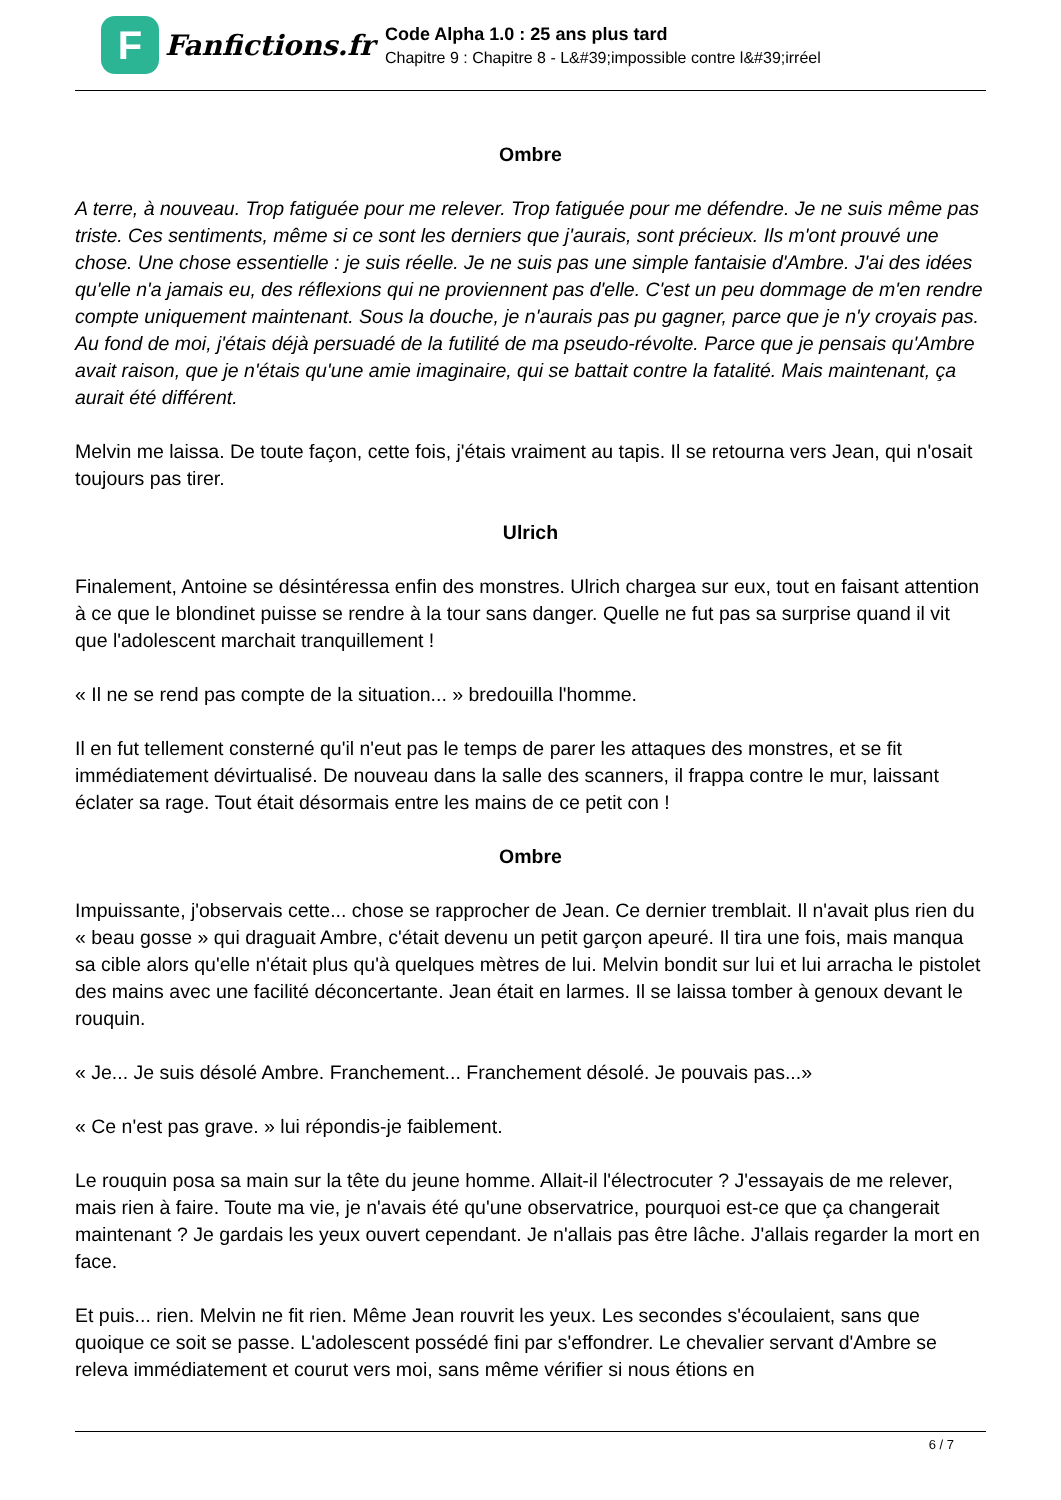F
Fanfictions.fr
Code Alpha 1.0 : 25 ans plus tard
Chapitre 9 : Chapitre 8 - L&#39;impossible contre l&#39;irréel
Ombre
A terre, à nouveau. Trop fatiguée pour me relever. Trop fatiguée pour me défendre. Je ne suis même pas triste. Ces sentiments, même si ce sont les derniers que j'aurais, sont précieux. Ils m'ont prouvé une chose. Une chose essentielle : je suis réelle. Je ne suis pas une simple fantaisie d'Ambre. J'ai des idées qu'elle n'a jamais eu, des réflexions qui ne proviennent pas d'elle. C'est un peu dommage de m'en rendre compte uniquement maintenant. Sous la douche, je n'aurais pas pu gagner, parce que je n'y croyais pas. Au fond de moi, j'étais déjà persuadé de la futilité de ma pseudo-révolte. Parce que je pensais qu'Ambre avait raison, que je n'étais qu'une amie imaginaire, qui se battait contre la fatalité. Mais maintenant, ça aurait été différent.
Melvin me laissa. De toute façon, cette fois, j'étais vraiment au tapis. Il se retourna vers Jean, qui n'osait toujours pas tirer.
Ulrich
Finalement, Antoine se désintéressa enfin des monstres. Ulrich chargea sur eux, tout en faisant attention à ce que le blondinet puisse se rendre à la tour sans danger. Quelle ne fut pas sa surprise quand il vit que l'adolescent marchait tranquillement !
« Il ne se rend pas compte de la situation... » bredouilla l'homme.
Il en fut tellement consterné qu'il n'eut pas le temps de parer les attaques des monstres, et se fit immédiatement dévirtualisé. De nouveau dans la salle des scanners, il frappa contre le mur, laissant éclater sa rage. Tout était désormais entre les mains de ce petit con !
Ombre
Impuissante, j'observais cette... chose se rapprocher de Jean. Ce dernier tremblait. Il n'avait plus rien du « beau gosse » qui draguait Ambre, c'était devenu un petit garçon apeuré. Il tira une fois, mais manqua sa cible alors qu'elle n'était plus qu'à quelques mètres de lui. Melvin bondit sur lui et lui arracha le pistolet des mains avec une facilité déconcertante. Jean était en larmes. Il se laissa tomber à genoux devant le rouquin.
« Je... Je suis désolé Ambre. Franchement... Franchement désolé. Je pouvais pas...»
« Ce n'est pas grave. » lui répondis-je faiblement.
Le rouquin posa sa main sur la tête du jeune homme. Allait-il l'électrocuter ? J'essayais de me relever, mais rien à faire. Toute ma vie, je n'avais été qu'une observatrice, pourquoi est-ce que ça changerait maintenant ? Je gardais les yeux ouvert cependant. Je n'allais pas être lâche. J'allais regarder la mort en face.
Et puis... rien. Melvin ne fit rien. Même Jean rouvrit les yeux. Les secondes s'écoulaient, sans que quoique ce soit se passe. L'adolescent possédé fini par s'effondrer. Le chevalier servant d'Ambre se releva immédiatement et courut vers moi, sans même vérifier si nous étions en
6 / 7